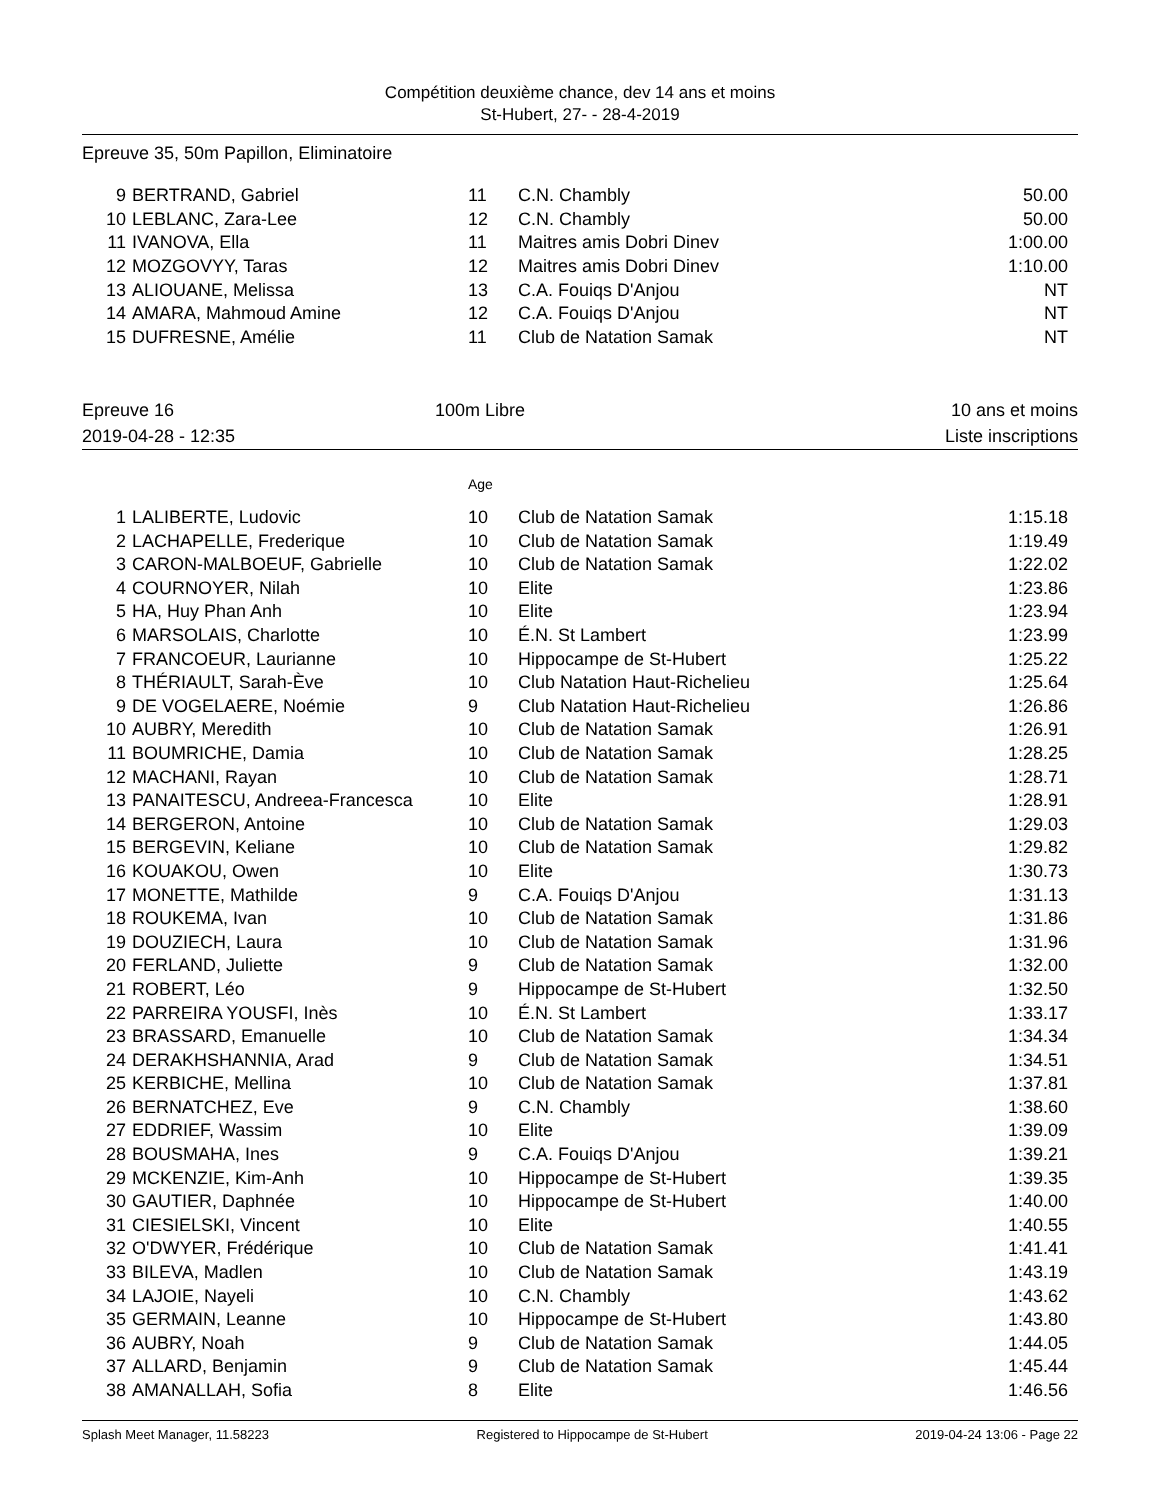Compétition deuxième chance, dev 14 ans et moins
St-Hubert, 27- - 28-4-2019
Epreuve 35, 50m Papillon, Eliminatoire
| 9 | BERTRAND, Gabriel | 11 | C.N. Chambly | 50.00 |
| 10 | LEBLANC, Zara-Lee | 12 | C.N. Chambly | 50.00 |
| 11 | IVANOVA, Ella | 11 | Maitres amis Dobri Dinev | 1:00.00 |
| 12 | MOZGOVYY, Taras | 12 | Maitres amis Dobri Dinev | 1:10.00 |
| 13 | ALIOUANE, Melissa | 13 | C.A. Fouiqs D'Anjou | NT |
| 14 | AMARA, Mahmoud Amine | 12 | C.A. Fouiqs D'Anjou | NT |
| 15 | DUFRESNE, Amélie | 11 | Club de Natation Samak | NT |
Epreuve 16
2019-04-28 - 12:35
100m Libre 10 ans et moins
Liste inscriptions
| | | Age | | |
| 1 | LALIBERTE, Ludovic | 10 | Club de Natation Samak | 1:15.18 |
| 2 | LACHAPELLE, Frederique | 10 | Club de Natation Samak | 1:19.49 |
| 3 | CARON-MALBOEUF, Gabrielle | 10 | Club de Natation Samak | 1:22.02 |
| 4 | COURNOYER, Nilah | 10 | Elite | 1:23.86 |
| 5 | HA, Huy Phan Anh | 10 | Elite | 1:23.94 |
| 6 | MARSOLAIS, Charlotte | 10 | É.N. St Lambert | 1:23.99 |
| 7 | FRANCOEUR, Laurianne | 10 | Hippocampe de St-Hubert | 1:25.22 |
| 8 | THÉRIAULT, Sarah-Ève | 10 | Club Natation Haut-Richelieu | 1:25.64 |
| 9 | DE VOGELAERE, Noémie | 9 | Club Natation Haut-Richelieu | 1:26.86 |
| 10 | AUBRY, Meredith | 10 | Club de Natation Samak | 1:26.91 |
| 11 | BOUMRICHE, Damia | 10 | Club de Natation Samak | 1:28.25 |
| 12 | MACHANI, Rayan | 10 | Club de Natation Samak | 1:28.71 |
| 13 | PANAITESCU, Andreea-Francesca | 10 | Elite | 1:28.91 |
| 14 | BERGERON, Antoine | 10 | Club de Natation Samak | 1:29.03 |
| 15 | BERGEVIN, Keliane | 10 | Club de Natation Samak | 1:29.82 |
| 16 | KOUAKOU, Owen | 10 | Elite | 1:30.73 |
| 17 | MONETTE, Mathilde | 9 | C.A. Fouiqs D'Anjou | 1:31.13 |
| 18 | ROUKEMA, Ivan | 10 | Club de Natation Samak | 1:31.86 |
| 19 | DOUZIECH, Laura | 10 | Club de Natation Samak | 1:31.96 |
| 20 | FERLAND, Juliette | 9 | Club de Natation Samak | 1:32.00 |
| 21 | ROBERT, Léo | 9 | Hippocampe de St-Hubert | 1:32.50 |
| 22 | PARREIRA YOUSFI, Inès | 10 | É.N. St Lambert | 1:33.17 |
| 23 | BRASSARD, Emanuelle | 10 | Club de Natation Samak | 1:34.34 |
| 24 | DERAKHSHANNIA, Arad | 9 | Club de Natation Samak | 1:34.51 |
| 25 | KERBICHE, Mellina | 10 | Club de Natation Samak | 1:37.81 |
| 26 | BERNATCHEZ, Eve | 9 | C.N. Chambly | 1:38.60 |
| 27 | EDDRIEF, Wassim | 10 | Elite | 1:39.09 |
| 28 | BOUSMAHA, Ines | 9 | C.A. Fouiqs D'Anjou | 1:39.21 |
| 29 | MCKENZIE, Kim-Anh | 10 | Hippocampe de St-Hubert | 1:39.35 |
| 30 | GAUTIER, Daphnée | 10 | Hippocampe de St-Hubert | 1:40.00 |
| 31 | CIESIELSKI, Vincent | 10 | Elite | 1:40.55 |
| 32 | O'DWYER, Frédérique | 10 | Club de Natation Samak | 1:41.41 |
| 33 | BILEVA, Madlen | 10 | Club de Natation Samak | 1:43.19 |
| 34 | LAJOIE, Nayeli | 10 | C.N. Chambly | 1:43.62 |
| 35 | GERMAIN, Leanne | 10 | Hippocampe de St-Hubert | 1:43.80 |
| 36 | AUBRY, Noah | 9 | Club de Natation Samak | 1:44.05 |
| 37 | ALLARD, Benjamin | 9 | Club de Natation Samak | 1:45.44 |
| 38 | AMANALLAH, Sofia | 8 | Elite | 1:46.56 |
Splash Meet Manager, 11.58223 Registered to Hippocampe de St-Hubert 2019-04-24 13:06 - Page 22